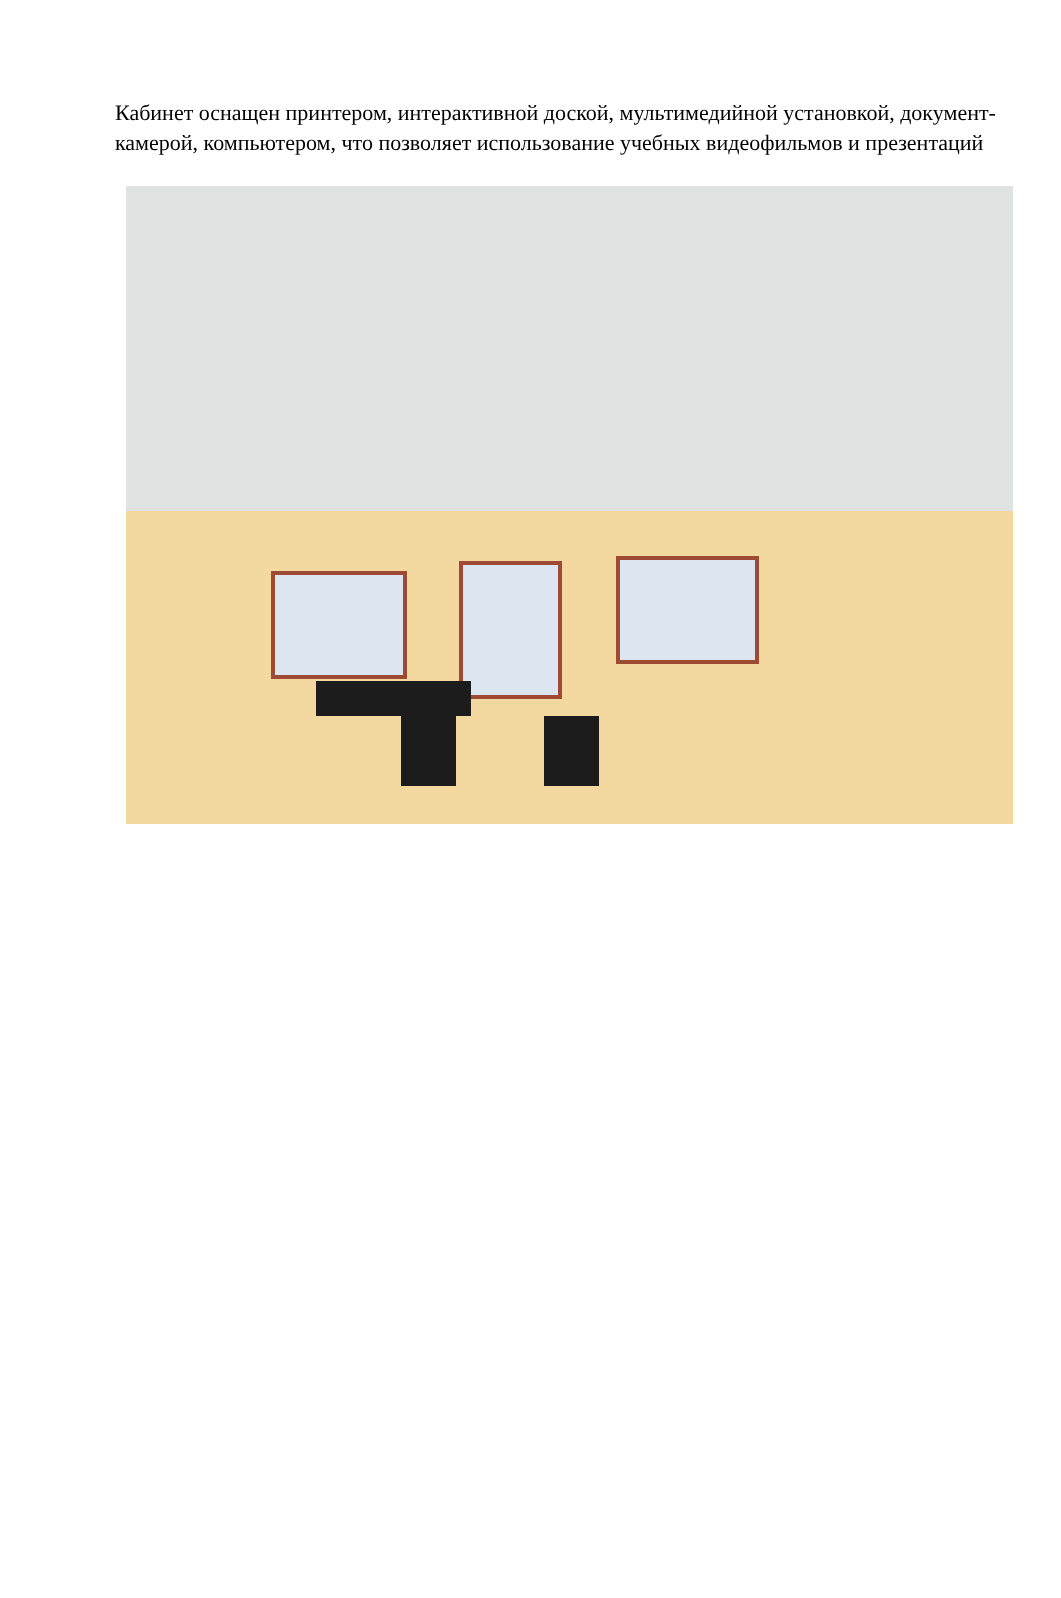Кабинет оснащен принтером, интерактивной доской, мультимедийной установкой, документ-камерой, компьютером, что позволяет использование учебных видеофильмов и презентаций